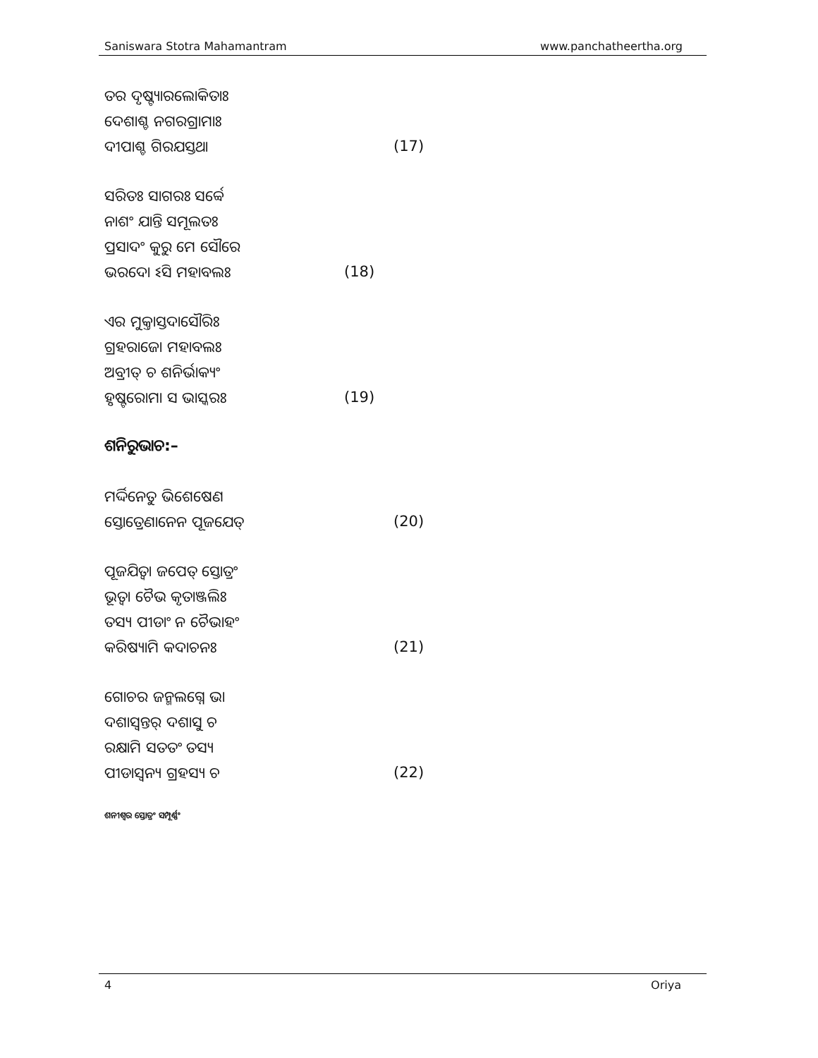Saniswara Stotra Mahamantram www.panchatheertha.org
ତର ଦୃଷ୍ଟ୍ୟାରଲୋକିତାଃ
ଦେଶାଶ୍ଚ ନଗରଗ୍ରାମାଃ
ଦୀପାଶ୍ଚ ଗିରଯସ୍ତଥା (17)
ସରିତଃ ସାଗରଃ ସର୍ବ୍ବେ
ନାଶଂ ଯାନ୍ତି ସମୂଲତଃ
ପ୍ରସାଦଂ କୁରୁ ମେ ସୌରେ
ଭରଦୋ ଽସି ମହାବଲଃ (18)
ଏର ମୁକ୍ତାସ୍ତଦାସୌରିଃ
ଗ୍ରହରାଜୋ ମହାବଲଃ
ଅବ୍ରୀତ୍ ଚ ଶନିର୍ଭାକ୍ୟଂ
ହୃଷ୍ଟରୋମା ସ ଭାସ୍କରଃ (19)
ଶନିରୁଭାଚ:–
ମର୍ଦ୍ଦିନେତୁ ଭିଶେଷେଣ
ସ୍ତୋତ୍ରେଣାନେନ ପୂଜଯେତ୍ (20)
ପୂଜଯିତ୍ୱା ଜପେତ୍ ସ୍ତୋତ୍ରଂ
ଭୂତ୍ୱା ଚୈଭ କୃତାଞ୍ଜଲିଃ
ତସ୍ୟ ପୀଡାଂ ନ ଚୈଭାହଂ
କରିଷ୍ୟାମି କଦାଚନଃ (21)
ଗୋଚର ଜନ୍ମଲଗ୍ନେ ଭା
ଦଶାସ୍ୱନ୍ତର୍ ଦଶାସୁ ଚ
ରକ୍ଷାମି ସତତଂ ତସ୍ୟ
ପୀଡାସ୍ୱନ୍ୟ ଗ୍ରହସ୍ୟ ଚ (22)
ଶନୀଶ୍ୱର ସ୍ତୋତ୍ରଂ ସମ୍ପୂର୍ଣ୍ଣଂ
4 Oriya